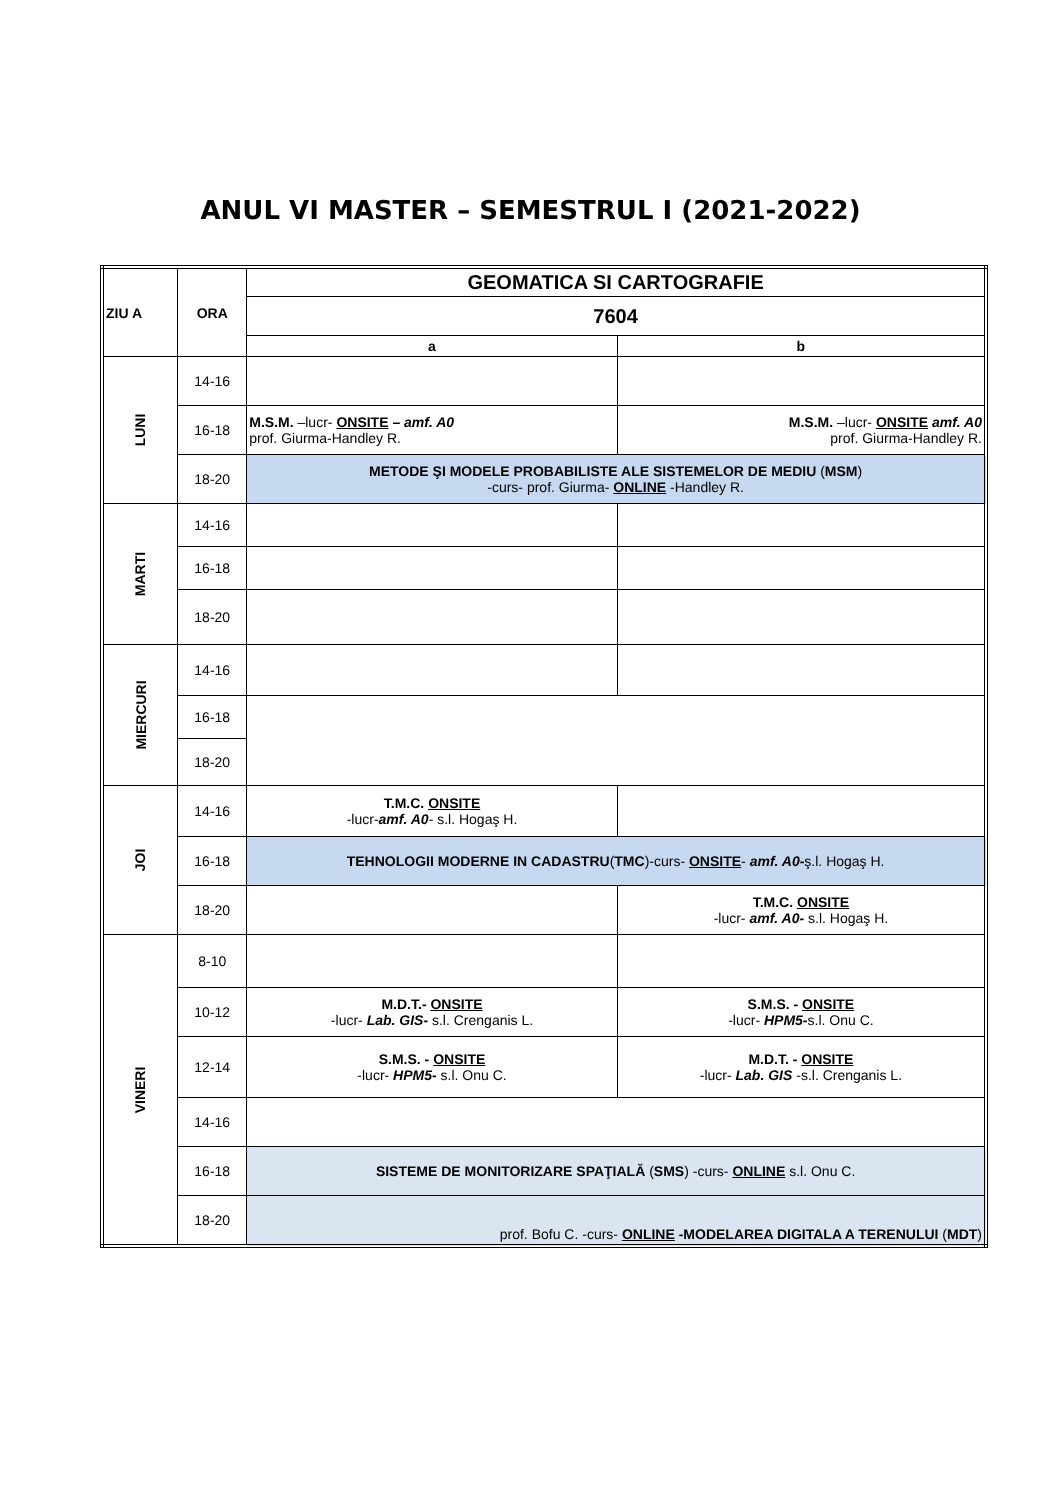ANUL VI MASTER – SEMESTRUL I (2021-2022)
| ZIU A | ORA | GEOMATICA SI CARTOGRAFIE | |
| --- | --- | --- | --- |
| | | 7604 | |
| | | a | b |
| LUNI | 14-16 | | |
| | 16-18 | M.S.M. –lucr- ONSITE – amf. A0 prof. Giurma-Handley R. | M.S.M. –lucr- ONSITE amf. A0 prof. Giurma-Handley R. |
| | 18-20 | METODE ŞI MODELE PROBABILISTE ALE SISTEMELOR DE MEDIU ( MSM ) -curs- prof. Giurma- ONLINE -Handley R. | |
| MARTI | 14-16 | | |
| | 16-18 | | |
| | 18-20 | | |
| MIERCURI | 14-16 | | |
| | 16-18 | | |
| | 18-20 | | |
| JOI | 14-16 | T.M.C. ONSITE -lucr- amf. A0 - s.l. Hogaş H. | |
| | 16-18 | TEHNOLOGII MODERNE IN CADASTRU ( TMC )-curs- ONSITE - amf. A0- ş.l. Hogaş H. | |
| | 18-20 | | T.M.C. ONSITE -lucr- amf. A0- s.l. Hogaş H. |
| VINERI | 8-10 | | |
| | 10-12 | M.D.T.- ONSITE -lucr- Lab. GIS- s.l. Crenganis L. | S.M.S. - ONSITE -lucr- HPM5- s.l. Onu C. |
| | 12-14 | S.M.S. - ONSITE -lucr- HPM5- s.l. Onu C. | M.D.T. - ONSITE -lucr- Lab. GIS -s.l. Crenganis L. |
| | 14-16 | | |
| | 16-18 | SISTEME DE MONITORIZARE SPAŢIALĂ ( SMS ) -curs- ONLINE s.l. Onu C. | |
| | 18-20 | prof. Bofu C. -curs- ONLINE -MODELAREA DIGITALA A TERENULUI ( MDT ) | |